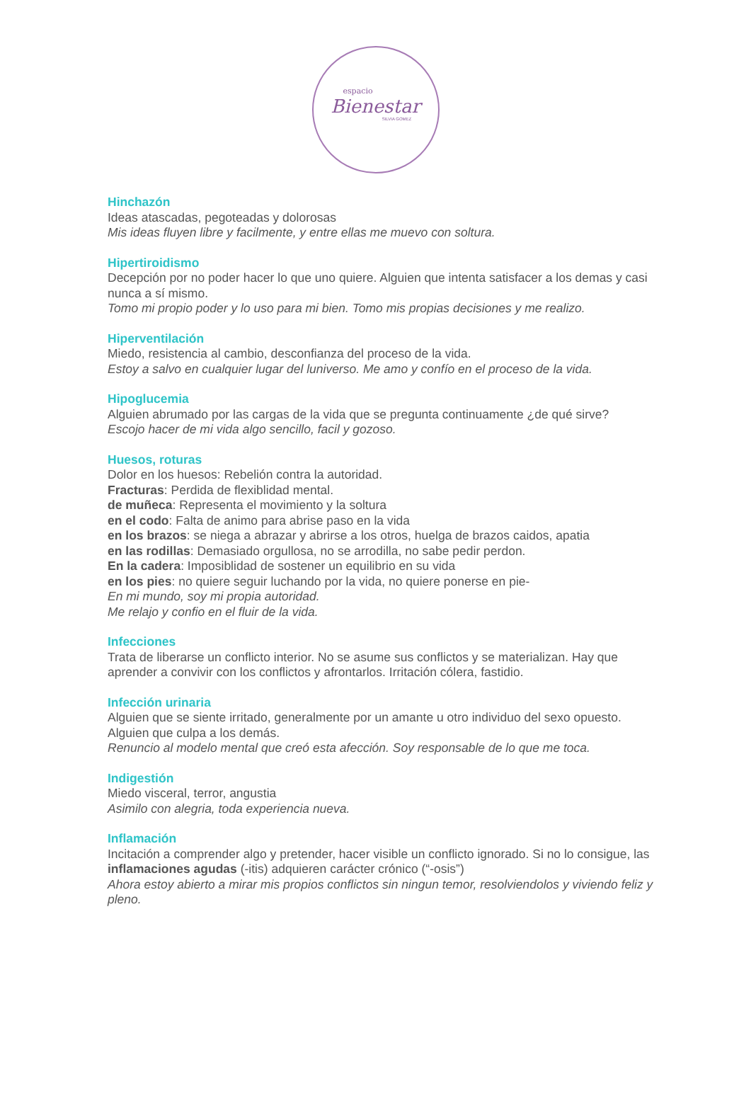espacio
Bienestar
SILVIA GOMEZ
Hinchazón
Ideas atascadas, pegoteadas y dolorosas
Mis ideas fluyen libre y facilmente, y entre ellas me muevo con soltura.
Hipertiroidismo
Decepción por no poder hacer lo que uno quiere. Alguien que intenta satisfacer a los demas y casi nunca a sí mismo.
Tomo mi propio poder y lo uso para mi bien. Tomo mis propias decisiones y me realizo.
Hiperventilación
Miedo, resistencia al cambio, desconfianza del proceso de la vida.
Estoy a salvo en cualquier lugar del luniverso. Me amo y confío en el proceso de la vida.
Hipoglucemia
Alguien abrumado por las cargas de la vida que se pregunta continuamente ¿de qué sirve?
Escojo hacer de mi vida algo sencillo, facil y gozoso.
Huesos, roturas
Dolor en los huesos: Rebelión contra la autoridad.
Fracturas: Perdida de flexiblidad mental.
de muñeca: Representa el movimiento y la soltura
en el codo: Falta de animo para abrise paso en la vida
en los brazos: se niega a abrazar y abrirse a los otros, huelga de brazos caidos, apatia
en las rodillas: Demasiado orgullosa, no se arrodilla, no sabe pedir perdon.
En la cadera: Imposiblidad de sostener un equilibrio en su vida
en los pies: no quiere seguir luchando por la vida, no quiere ponerse en pie-
En mi mundo, soy mi propia autoridad.
Me relajo y confio en el fluir de la vida.
Infecciones
Trata de liberarse un conflicto interior. No se asume sus conflictos y se materializan. Hay que aprender a convivir con los conflictos y afrontarlos. Irritación cólera, fastidio.
Infección urinaria
Alguien que se siente irritado, generalmente por un amante u otro individuo del sexo opuesto. Alguien que culpa a los demás.
Renuncio al modelo mental que creó esta afección. Soy responsable de lo que me toca.
Indigestión
Miedo visceral, terror, angustia
Asimilo con alegria, toda experiencia nueva.
Inflamación
Incitación a comprender algo y pretender, hacer visible un conflicto ignorado. Si no lo consigue, las inflamaciones agudas (-itis) adquieren carácter crónico (“-osis”)
Ahora estoy abierto a mirar mis propios conflictos sin ningun temor, resolviendolos y viviendo feliz y pleno.